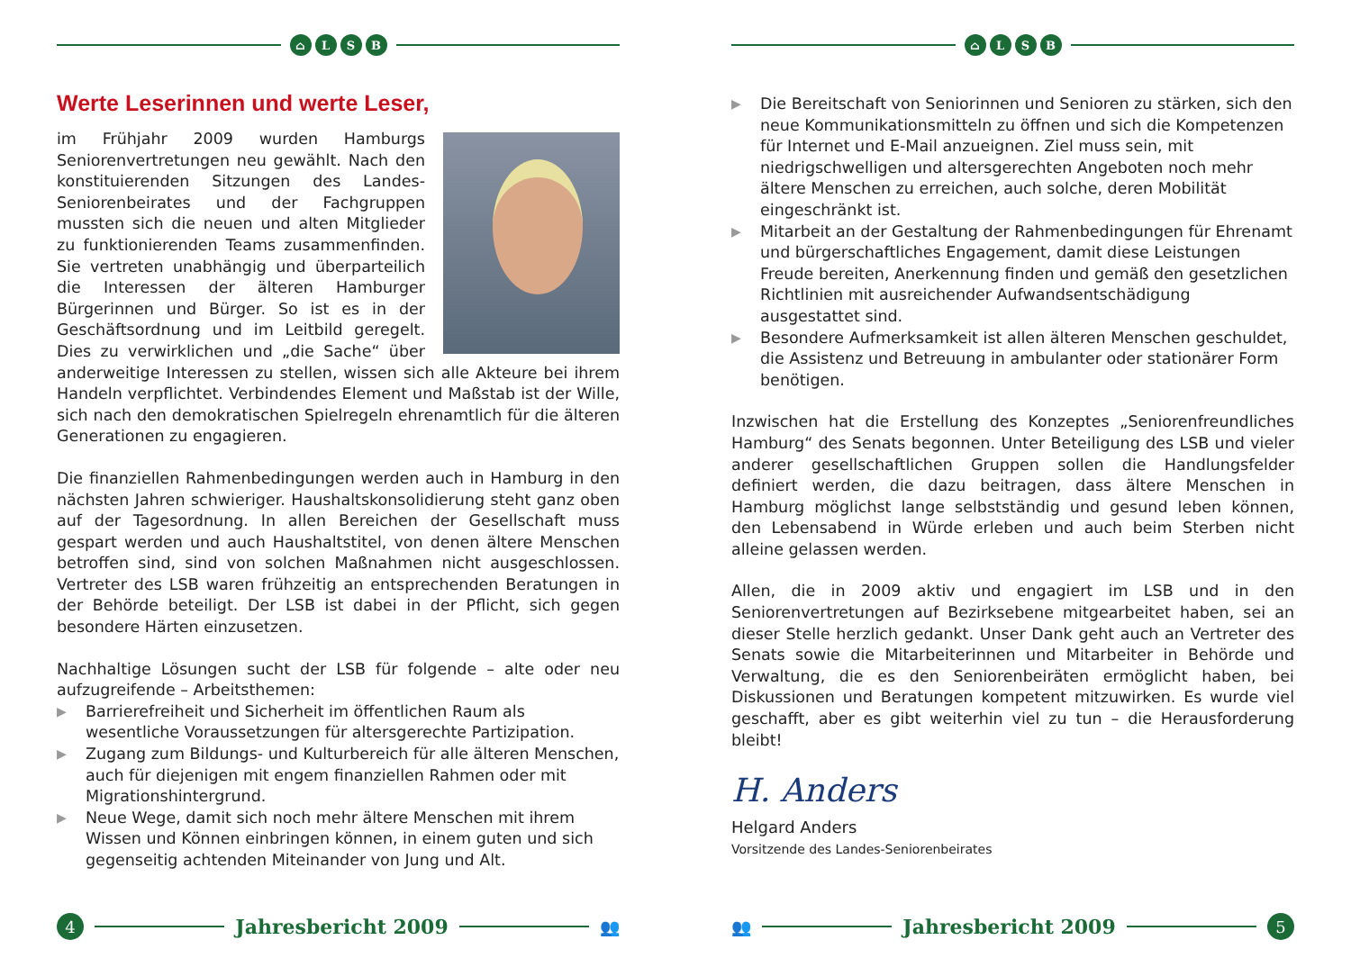⌂ LSB
Werte Leserinnen und werte Leser,
im Frühjahr 2009 wurden Hamburgs Seniorenvertretungen neu gewählt. Nach den konstituierenden Sitzungen des Landes-Seniorenbeirates und der Fachgruppen mussten sich die neuen und alten Mitglieder zu funktionierenden Teams zusammenfinden. Sie vertreten unabhängig und überparteilich die Interessen der älteren Hamburger Bürgerinnen und Bürger. So ist es in der Geschäftsordnung und im Leitbild geregelt. Dies zu verwirklichen und „die Sache“ über anderweitige Interessen zu stellen, wissen sich alle Akteure bei ihrem Handeln verpflichtet. Verbindendes Element und Maßstab ist der Wille, sich nach den demokratischen Spielregeln ehrenamtlich für die älteren Generationen zu engagieren.
Die finanziellen Rahmenbedingungen werden auch in Hamburg in den nächsten Jahren schwieriger. Haushaltskonsolidierung steht ganz oben auf der Tagesordnung. In allen Bereichen der Gesellschaft muss gespart werden und auch Haushaltstitel, von denen ältere Menschen betroffen sind, sind von solchen Maßnahmen nicht ausgeschlossen. Vertreter des LSB waren frühzeitig an entsprechenden Beratungen in der Behörde beteiligt. Der LSB ist dabei in der Pflicht, sich gegen besondere Härten einzusetzen.
Nachhaltige Lösungen sucht der LSB für folgende – alte oder neu aufzugreifende – Arbeitsthemen:
▶ Barrierefreiheit und Sicherheit im öffentlichen Raum als wesentliche Voraussetzungen für altersgerechte Partizipation.
▶ Zugang zum Bildungs- und Kulturbereich für alle älteren Menschen, auch für diejenigen mit engem finanziellen Rahmen oder mit Migrationshintergrund.
▶ Neue Wege, damit sich noch mehr ältere Menschen mit ihrem Wissen und Können einbringen können, in einem guten und sich gegenseitig achtenden Miteinander von Jung und Alt.
4
Jahresbericht 2009
👥
⌂ LSB
▶ Die Bereitschaft von Seniorinnen und Senioren zu stärken, sich den neue Kommunikationsmitteln zu öffnen und sich die Kompetenzen für Internet und E-Mail anzueignen. Ziel muss sein, mit niedrigschwelligen und altersgerechten Angeboten noch mehr ältere Menschen zu erreichen, auch solche, deren Mobilität eingeschränkt ist.
▶ Mitarbeit an der Gestaltung der Rahmenbedingungen für Ehrenamt und bürgerschaftliches Engagement, damit diese Leistungen Freude bereiten, Anerkennung finden und gemäß den gesetzlichen Richtlinien mit ausreichender Aufwandsentschädigung ausgestattet sind.
▶ Besondere Aufmerksamkeit ist allen älteren Menschen geschuldet, die Assistenz und Betreuung in ambulanter oder stationärer Form benötigen.
Inzwischen hat die Erstellung des Konzeptes „Seniorenfreundliches Hamburg“ des Senats begonnen. Unter Beteiligung des LSB und vieler anderer gesellschaftlichen Gruppen sollen die Handlungsfelder definiert werden, die dazu beitragen, dass ältere Menschen in Hamburg möglichst lange selbstständig und gesund leben können, den Lebensabend in Würde erleben und auch beim Sterben nicht alleine gelassen werden.
Allen, die in 2009 aktiv und engagiert im LSB und in den Seniorenvertretungen auf Bezirksebene mitgearbeitet haben, sei an dieser Stelle herzlich gedankt. Unser Dank geht auch an Vertreter des Senats sowie die Mitarbeiterinnen und Mitarbeiter in Behörde und Verwaltung, die es den Seniorenbeiräten ermöglicht haben, bei Diskussionen und Beratungen kompetent mitzuwirken. Es wurde viel geschafft, aber es gibt weiterhin viel zu tun – die Herausforderung bleibt!
H. Anders
Helgard Anders
Vorsitzende des Landes-Seniorenbeirates
👥
Jahresbericht 2009
5